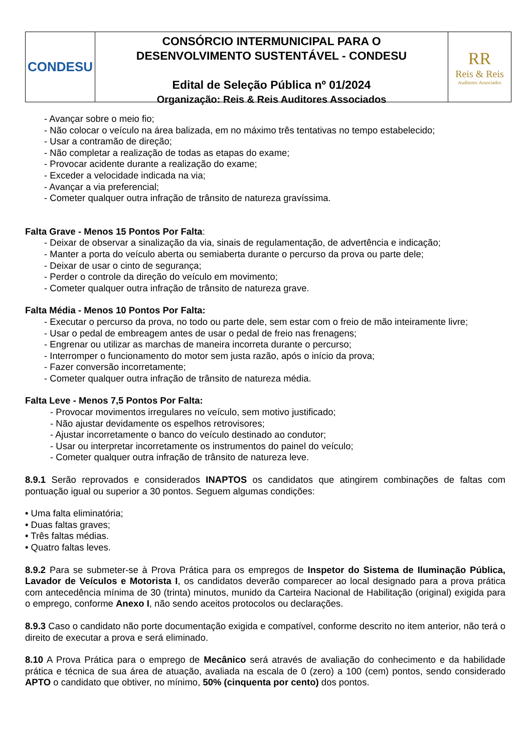CONDESU
CONSÓRCIO INTERMUNICIPAL PARA O
DESENVOLVIMENTO SUSTENTÁVEL - CONDESU
Edital de Seleção Pública nº 01/2024
Organização: Reis & Reis Auditores Associados
RR
Reis & Reis
Auditores Associados
- Avançar sobre o meio fio;
- Não colocar o veículo na área balizada, em no máximo três tentativas no tempo estabelecido;
- Usar a contramão de direção;
- Não completar a realização de todas as etapas do exame;
- Provocar acidente durante a realização do exame;
- Exceder a velocidade indicada na via;
- Avançar a via preferencial;
- Cometer qualquer outra infração de trânsito de natureza gravíssima.
Falta Grave - Menos 15 Pontos Por Falta:
- Deixar de observar a sinalização da via, sinais de regulamentação, de advertência e indicação;
- Manter a porta do veículo aberta ou semiaberta durante o percurso da prova ou parte dele;
- Deixar de usar o cinto de segurança;
- Perder o controle da direção do veículo em movimento;
- Cometer qualquer outra infração de trânsito de natureza grave.
Falta Média - Menos 10 Pontos Por Falta:
- Executar o percurso da prova, no todo ou parte dele, sem estar com o freio de mão inteiramente livre;
- Usar o pedal de embreagem antes de usar o pedal de freio nas frenagens;
- Engrenar ou utilizar as marchas de maneira incorreta durante o percurso;
- Interromper o funcionamento do motor sem justa razão, após o início da prova;
- Fazer conversão incorretamente;
- Cometer qualquer outra infração de trânsito de natureza média.
Falta Leve - Menos 7,5 Pontos Por Falta:
- Provocar movimentos irregulares no veículo, sem motivo justificado;
- Não ajustar devidamente os espelhos retrovisores;
- Ajustar incorretamente o banco do veículo destinado ao condutor;
- Usar ou interpretar incorretamente os instrumentos do painel do veículo;
- Cometer qualquer outra infração de trânsito de natureza leve.
8.9.1 Serão reprovados e considerados INAPTOS os candidatos que atingirem combinações de faltas com pontuação igual ou superior a 30 pontos. Seguem algumas condições:
• Uma falta eliminatória;
• Duas faltas graves;
• Três faltas médias.
• Quatro faltas leves.
8.9.2 Para se submeter-se à Prova Prática para os empregos de Inspetor do Sistema de Iluminação Pública, Lavador de Veículos e Motorista I, os candidatos deverão comparecer ao local designado para a prova prática com antecedência mínima de 30 (trinta) minutos, munido da Carteira Nacional de Habilitação (original) exigida para o emprego, conforme Anexo I, não sendo aceitos protocolos ou declarações.
8.9.3 Caso o candidato não porte documentação exigida e compatível, conforme descrito no item anterior, não terá o direito de executar a prova e será eliminado.
8.10 A Prova Prática para o emprego de Mecânico será através de avaliação do conhecimento e da habilidade prática e técnica de sua área de atuação, avaliada na escala de 0 (zero) a 100 (cem) pontos, sendo considerado APTO o candidato que obtiver, no mínimo, 50% (cinquenta por cento) dos pontos.